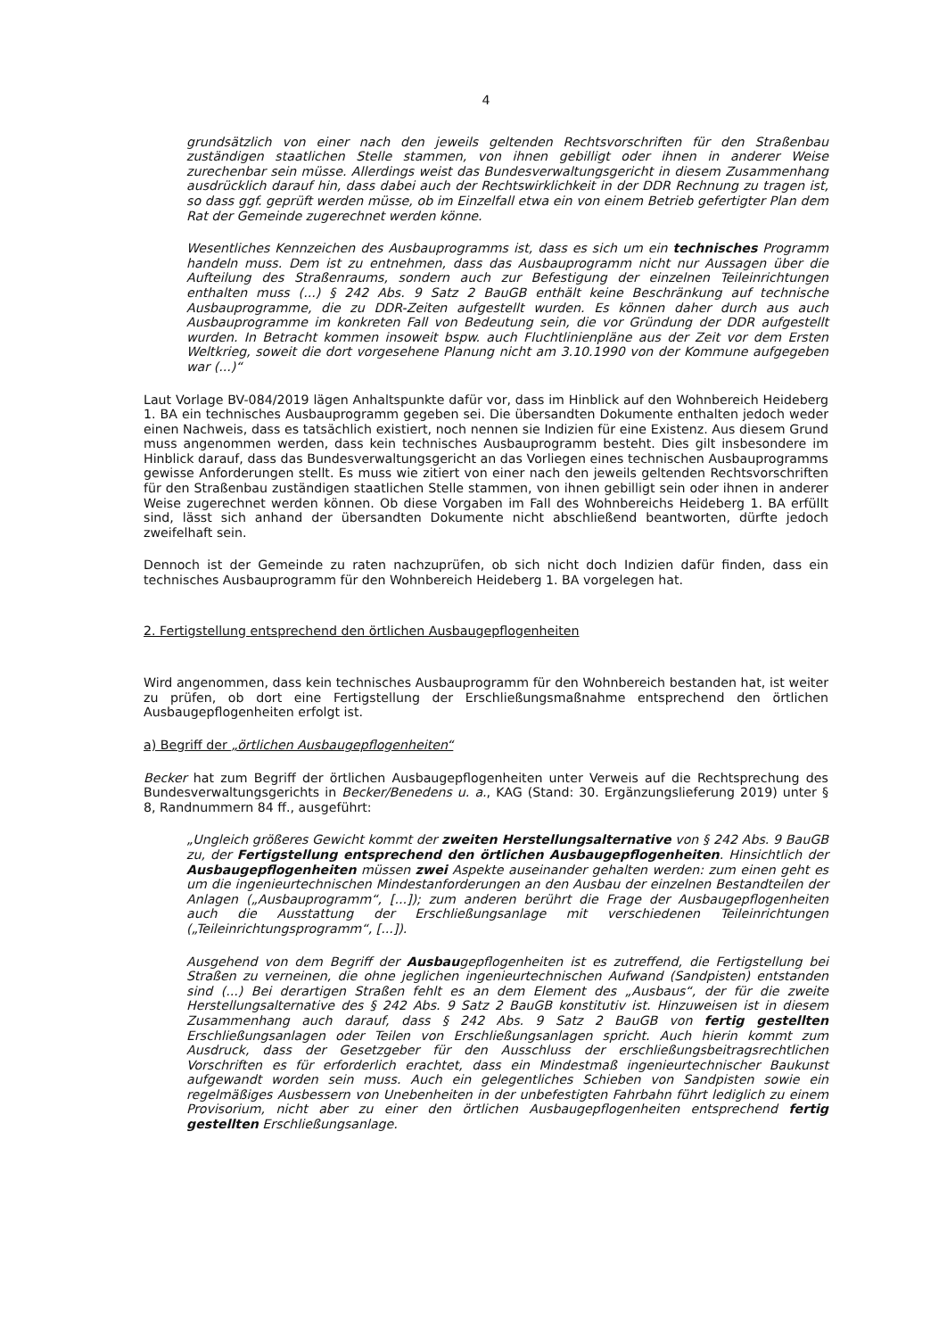4
grundsätzlich von einer nach den jeweils geltenden Rechtsvorschriften für den Straßenbau zuständigen staatlichen Stelle stammen, von ihnen gebilligt oder ihnen in anderer Weise zurechenbar sein müsse. Allerdings weist das Bundesverwaltungsgericht in diesem Zusammenhang ausdrücklich darauf hin, dass dabei auch der Rechtswirklichkeit in der DDR Rechnung zu tragen ist, so dass ggf. geprüft werden müsse, ob im Einzelfall etwa ein von einem Betrieb gefertigter Plan dem Rat der Gemeinde zugerechnet werden könne.
Wesentliches Kennzeichen des Ausbauprogramms ist, dass es sich um ein technisches Programm handeln muss. Dem ist zu entnehmen, dass das Ausbauprogramm nicht nur Aussagen über die Aufteilung des Straßenraums, sondern auch zur Befestigung der einzelnen Teileinrichtungen enthalten muss (...) § 242 Abs. 9 Satz 2 BauGB enthält keine Beschränkung auf technische Ausbauprogramme, die zu DDR-Zeiten aufgestellt wurden. Es können daher durch aus auch Ausbauprogramme im konkreten Fall von Bedeutung sein, die vor Gründung der DDR aufgestellt wurden. In Betracht kommen insoweit bspw. auch Fluchtlinienpläne aus der Zeit vor dem Ersten Weltkrieg, soweit die dort vorgesehene Planung nicht am 3.10.1990 von der Kommune aufgegeben war (...)“
Laut Vorlage BV-084/2019 lägen Anhaltspunkte dafür vor, dass im Hinblick auf den Wohnbereich Heideberg 1. BA ein technisches Ausbauprogramm gegeben sei. Die übersandten Dokumente enthalten jedoch weder einen Nachweis, dass es tatsächlich existiert, noch nennen sie Indizien für eine Existenz. Aus diesem Grund muss angenommen werden, dass kein technisches Ausbauprogramm besteht. Dies gilt insbesondere im Hinblick darauf, dass das Bundesverwaltungsgericht an das Vorliegen eines technischen Ausbauprogramms gewisse Anforderungen stellt. Es muss wie zitiert von einer nach den jeweils geltenden Rechtsvorschriften für den Straßenbau zuständigen staatlichen Stelle stammen, von ihnen gebilligt sein oder ihnen in anderer Weise zugerechnet werden können. Ob diese Vorgaben im Fall des Wohnbereichs Heideberg 1. BA erfüllt sind, lässt sich anhand der übersandten Dokumente nicht abschließend beantworten, dürfte jedoch zweifelhaft sein.
Dennoch ist der Gemeinde zu raten nachzuprüfen, ob sich nicht doch Indizien dafür finden, dass ein technisches Ausbauprogramm für den Wohnbereich Heideberg 1. BA vorgelegen hat.
2. Fertigstellung entsprechend den örtlichen Ausbaugepflogenheiten
Wird angenommen, dass kein technisches Ausbauprogramm für den Wohnbereich bestanden hat, ist weiter zu prüfen, ob dort eine Fertigstellung der Erschließungsmaßnahme entsprechend den örtlichen Ausbaugepflogenheiten erfolgt ist.
a) Begriff der „örtlichen Ausbaugepflogenheiten“
Becker hat zum Begriff der örtlichen Ausbaugepflogenheiten unter Verweis auf die Rechtsprechung des Bundesverwaltungsgerichts in Becker/Benedens u. a., KAG (Stand: 30. Ergänzungslieferung 2019) unter § 8, Randnummern 84 ff., ausgeführt:
„Ungleich größeres Gewicht kommt der zweiten Herstellungsalternative von § 242 Abs. 9 BauGB zu, der Fertigstellung entsprechend den örtlichen Ausbaugepflogenheiten. Hinsichtlich der Ausbaugepflogenheiten müssen zwei Aspekte auseinander gehalten werden: zum einen geht es um die ingenieurtechnischen Mindestanforderungen an den Ausbau der einzelnen Bestandteilen der Anlagen („Ausbauprogramm“, [...]); zum anderen berührt die Frage der Ausbaugepflogenheiten auch die Ausstattung der Erschließungsanlage mit verschiedenen Teileinrichtungen („Teileinrichtungsprogramm“, [...]).
Ausgehend von dem Begriff der Ausbaugepflogenheiten ist es zutreffend, die Fertigstellung bei Straßen zu verneinen, die ohne jeglichen ingenieurtechnischen Aufwand (Sandpisten) entstanden sind (...) Bei derartigen Straßen fehlt es an dem Element des „Ausbaus“, der für die zweite Herstellungsalternative des § 242 Abs. 9 Satz 2 BauGB konstitutiv ist. Hinzuweisen ist in diesem Zusammenhang auch darauf, dass § 242 Abs. 9 Satz 2 BauGB von fertig gestellten Erschließungsanlagen oder Teilen von Erschließungsanlagen spricht. Auch hierin kommt zum Ausdruck, dass der Gesetzgeber für den Ausschluss der erschließungsbeitragsrechtlichen Vorschriften es für erforderlich erachtet, dass ein Mindestmaß ingenieurtechnischer Baukunst aufgewandt worden sein muss. Auch ein gelegentliches Schieben von Sandpisten sowie ein regelmäßiges Ausbessern von Unebenheiten in der unbefestigten Fahrbahn führt lediglich zu einem Provisorium, nicht aber zu einer den örtlichen Ausbaugepflogenheiten entsprechend fertig gestellten Erschließungsanlage.